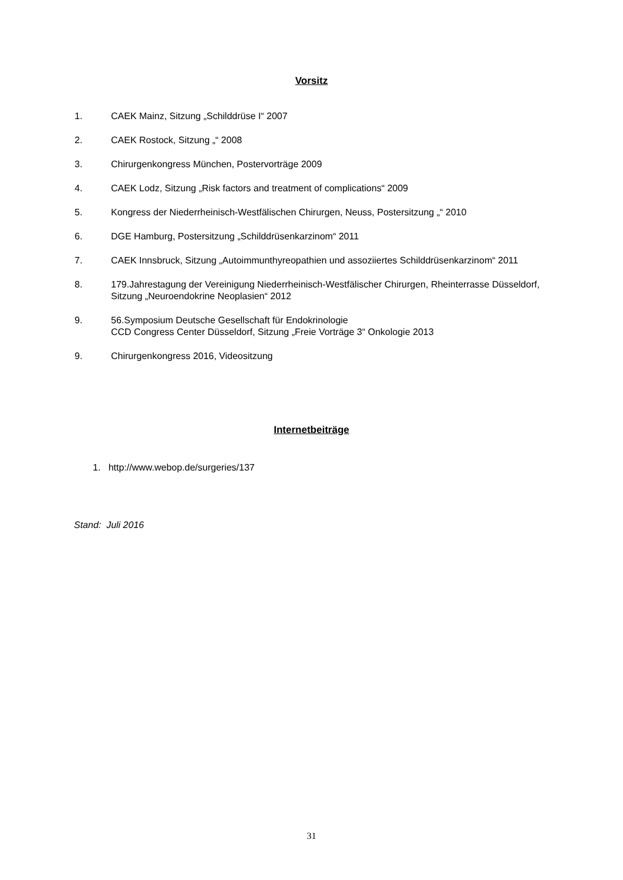Vorsitz
1. CAEK Mainz, Sitzung „Schilddrüse I“ 2007
2. CAEK Rostock, Sitzung „“ 2008
3. Chirurgenkongress München, Postervorträge 2009
4. CAEK Lodz, Sitzung „Risk factors and treatment of complications“ 2009
5. Kongress der Niederrheinisch-Westfälischen Chirurgen, Neuss, Postersitzung „“ 2010
6. DGE Hamburg, Postersitzung „Schilddrüsenkarzinom“ 2011
7. CAEK Innsbruck, Sitzung „Autoimmunthyreopathien und assoziiertes Schilddrüsenkarzinom“ 2011
8. 179.Jahrestagung der Vereinigung Niederrheinisch-Westfälischer Chirurgen, Rheinterrasse Düsseldorf, Sitzung „Neuroendokrine Neoplasien“ 2012
9. 56.Symposium Deutsche Gesellschaft für Endokrinologie
CCD Congress Center Düsseldorf, Sitzung „Freie Vorträge 3“ Onkologie 2013
9. Chirurgenkongress 2016, Videositzung
Internetbeiträge
1. http://www.webop.de/surgeries/137
Stand: Juli 2016
31